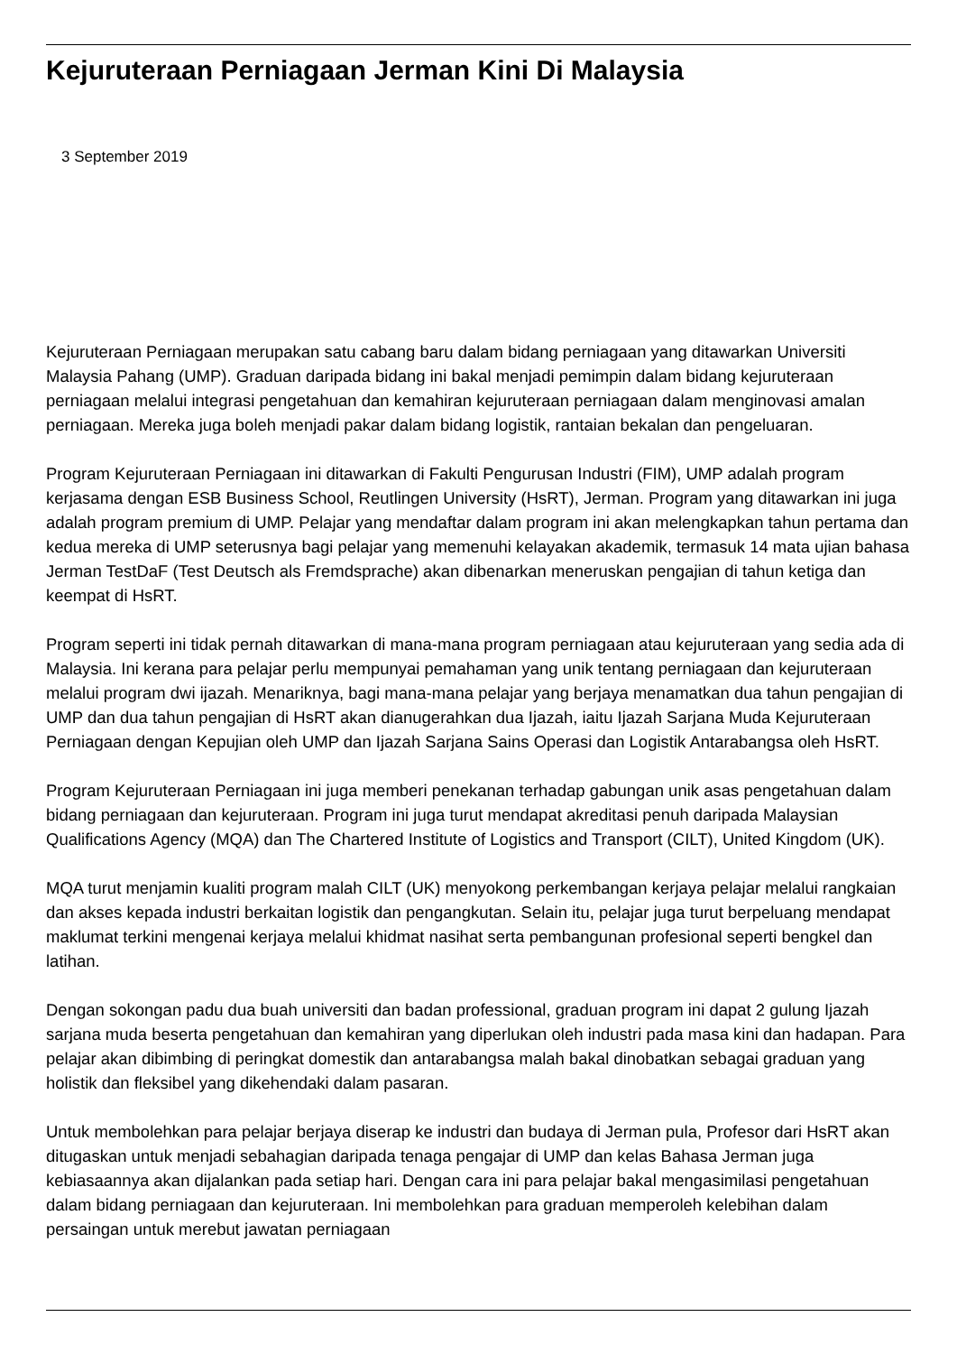Kejuruteraan Perniagaan Jerman Kini Di Malaysia
3 September 2019
Kejuruteraan Perniagaan merupakan satu cabang baru dalam bidang perniagaan yang ditawarkan Universiti Malaysia Pahang (UMP). Graduan daripada bidang ini bakal menjadi pemimpin dalam bidang kejuruteraan perniagaan melalui integrasi pengetahuan dan kemahiran kejuruteraan perniagaan dalam menginovasi amalan perniagaan. Mereka juga boleh menjadi pakar dalam bidang logistik, rantaian bekalan dan pengeluaran.
Program Kejuruteraan Perniagaan ini ditawarkan di Fakulti Pengurusan Industri (FIM), UMP adalah program kerjasama dengan ESB Business School, Reutlingen University (HsRT), Jerman. Program yang ditawarkan ini juga adalah program premium di UMP. Pelajar yang mendaftar dalam program ini akan melengkapkan tahun pertama dan kedua mereka di UMP seterusnya bagi pelajar yang memenuhi kelayakan akademik, termasuk 14 mata ujian bahasa Jerman TestDaF (Test Deutsch als Fremdsprache) akan dibenarkan meneruskan pengajian di tahun ketiga dan keempat di HsRT.
Program seperti ini tidak pernah ditawarkan di mana-mana program perniagaan atau kejuruteraan yang sedia ada di Malaysia. Ini kerana para pelajar perlu mempunyai pemahaman yang unik tentang perniagaan dan kejuruteraan melalui program dwi ijazah. Menariknya, bagi mana-mana pelajar yang berjaya menamatkan dua tahun pengajian di UMP dan dua tahun pengajian di HsRT akan dianugerahkan dua Ijazah, iaitu Ijazah Sarjana Muda Kejuruteraan Perniagaan dengan Kepujian oleh UMP dan Ijazah Sarjana Sains Operasi dan Logistik Antarabangsa oleh HsRT.
Program Kejuruteraan Perniagaan ini juga memberi penekanan terhadap gabungan unik asas pengetahuan dalam bidang perniagaan dan kejuruteraan. Program ini juga turut mendapat akreditasi penuh daripada Malaysian Qualifications Agency (MQA) dan The Chartered Institute of Logistics and Transport (CILT), United Kingdom (UK).
MQA turut menjamin kualiti program malah CILT (UK) menyokong perkembangan kerjaya pelajar melalui rangkaian dan akses kepada industri berkaitan logistik dan pengangkutan. Selain itu, pelajar juga turut berpeluang mendapat maklumat terkini mengenai kerjaya melalui khidmat nasihat serta pembangunan profesional seperti bengkel dan latihan.
Dengan sokongan padu dua buah universiti dan badan professional, graduan program ini dapat 2 gulung Ijazah sarjana muda beserta pengetahuan dan kemahiran yang diperlukan oleh industri pada masa kini dan hadapan. Para pelajar akan dibimbing di peringkat domestik dan antarabangsa malah bakal dinobatkan sebagai graduan yang holistik dan fleksibel yang dikehendaki dalam pasaran.
Untuk membolehkan para pelajar berjaya diserap ke industri dan budaya di Jerman pula, Profesor dari HsRT akan ditugaskan untuk menjadi sebahagian daripada tenaga pengajar di UMP dan kelas Bahasa Jerman juga kebiasaannya akan dijalankan pada setiap hari. Dengan cara ini para pelajar bakal mengasimilasi pengetahuan dalam bidang perniagaan dan kejuruteraan. Ini membolehkan para graduan memperoleh kelebihan dalam persaingan untuk merebut jawatan perniagaan